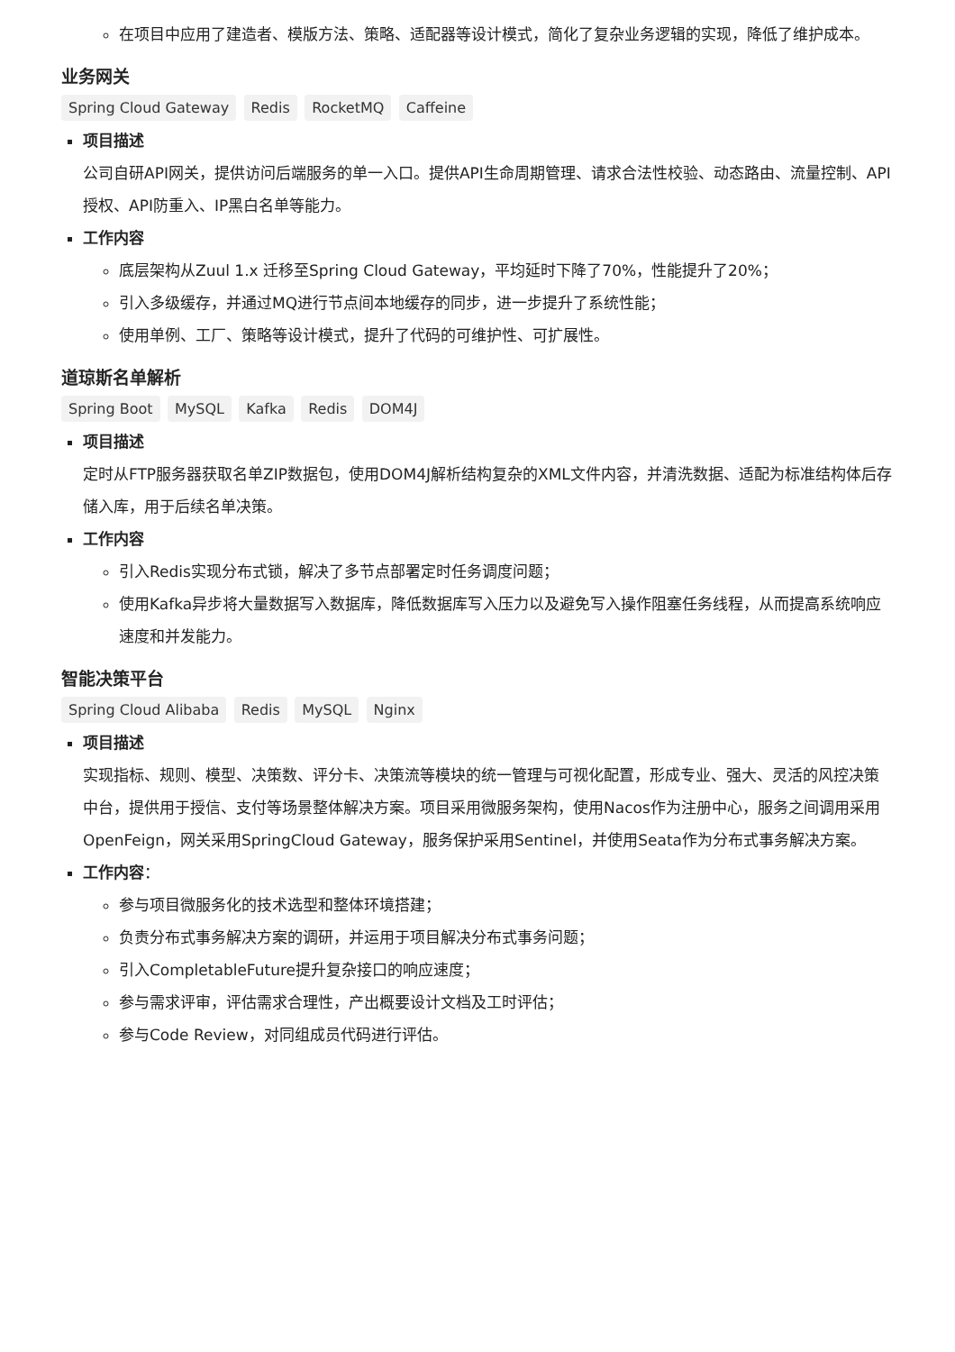在项目中应用了建造者、模版方法、策略、适配器等设计模式，简化了复杂业务逻辑的实现，降低了维护成本。
业务网关
Spring Cloud Gateway Redis RocketMQ Caffeine
项目描述
公司自研API网关，提供访问后端服务的单一入口。提供API生命周期管理、请求合法性校验、动态路由、流量控制、API授权、API防重入、IP黑白名单等能力。
工作内容
底层架构从Zuul 1.x 迁移至Spring Cloud Gateway，平均延时下降了70%，性能提升了20%；
引入多级缓存，并通过MQ进行节点间本地缓存的同步，进一步提升了系统性能；
使用单例、工厂、策略等设计模式，提升了代码的可维护性、可扩展性。
道琼斯名单解析
Spring Boot MySQL Kafka Redis DOM4J
项目描述
定时从FTP服务器获取名单ZIP数据包，使用DOM4J解析结构复杂的XML文件内容，并清洗数据、适配为标准结构体后存储入库，用于后续名单决策。
工作内容
引入Redis实现分布式锁，解决了多节点部署定时任务调度问题；
使用Kafka异步将大量数据写入数据库，降低数据库写入压力以及避免写入操作阻塞任务线程，从而提高系统响应速度和并发能力。
智能决策平台
Spring Cloud Alibaba Redis MySQL Nginx
项目描述
实现指标、规则、模型、决策数、评分卡、决策流等模块的统一管理与可视化配置，形成专业、强大、灵活的风控决策中台，提供用于授信、支付等场景整体解决方案。项目采用微服务架构，使用Nacos作为注册中心，服务之间调用采用OpenFeign，网关采用SpringCloud Gateway，服务保护采用Sentinel，并使用Seata作为分布式事务解决方案。
工作内容：
参与项目微服务化的技术选型和整体环境搭建；
负责分布式事务解决方案的调研，并运用于项目解决分布式事务问题；
引入CompletableFuture提升复杂接口的响应速度；
参与需求评审，评估需求合理性，产出概要设计文档及工时评估；
参与Code Review，对同组成员代码进行评估。